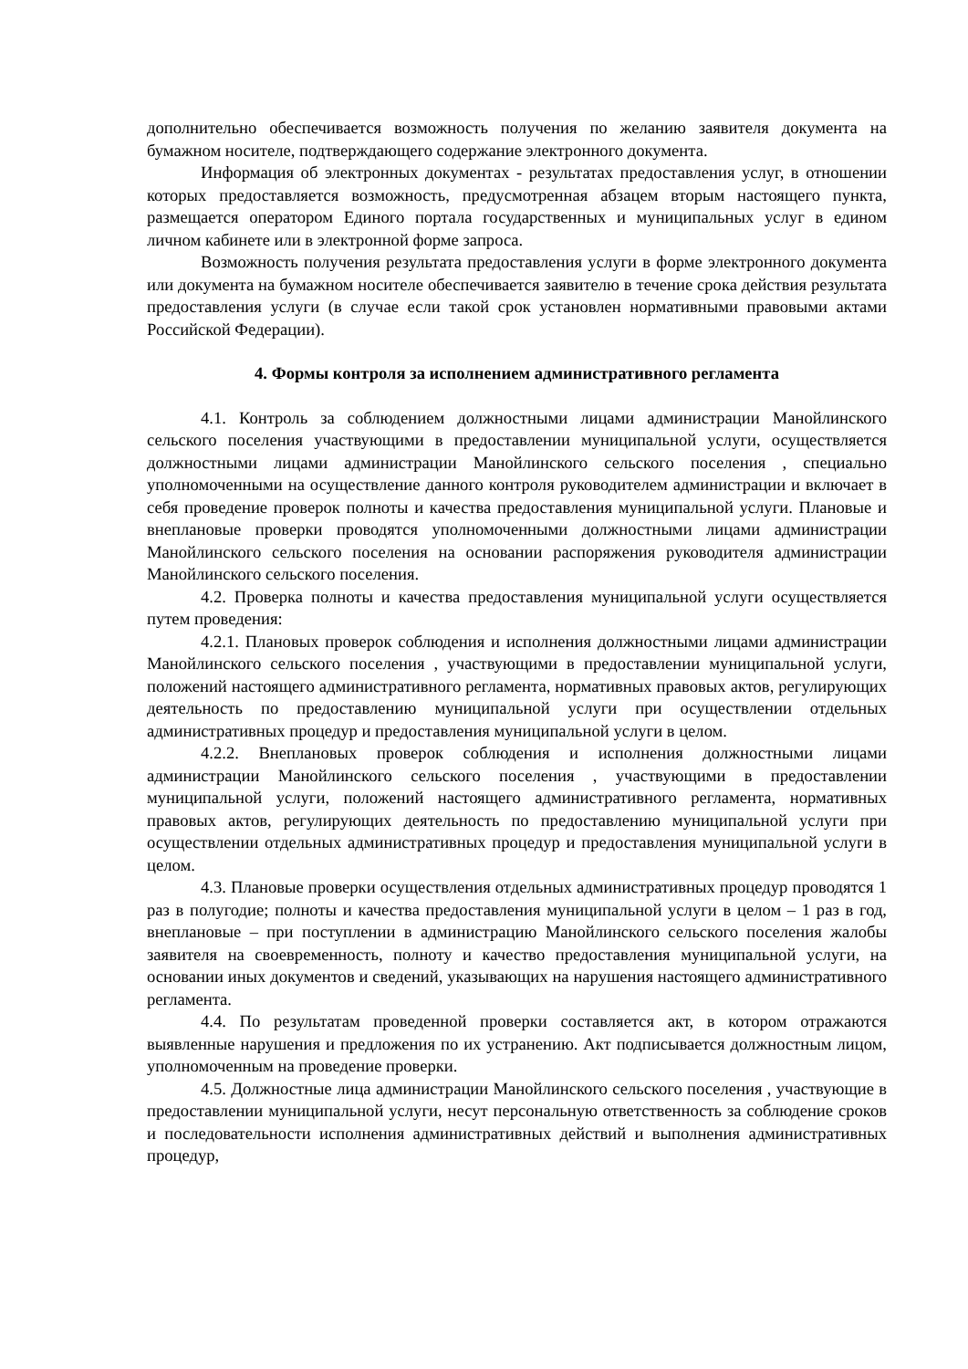дополнительно обеспечивается возможность получения по желанию заявителя документа на бумажном носителе, подтверждающего содержание электронного документа.
Информация об электронных документах - результатах предоставления услуг, в отношении которых предоставляется возможность, предусмотренная абзацем вторым настоящего пункта, размещается оператором Единого портала государственных и муниципальных услуг в едином личном кабинете или в электронной форме запроса.
Возможность получения результата предоставления услуги в форме электронного документа или документа на бумажном носителе обеспечивается заявителю в течение срока действия результата предоставления услуги (в случае если такой срок установлен нормативными правовыми актами Российской Федерации).
4. Формы контроля за исполнением административного регламента
4.1. Контроль за соблюдением должностными лицами администрации Манойлинского сельского поселения участвующими в предоставлении муниципальной услуги, осуществляется должностными лицами администрации Манойлинского сельского поселения , специально уполномоченными на осуществление данного контроля руководителем администрации и включает в себя проведение проверок полноты и качества предоставления муниципальной услуги. Плановые и внеплановые проверки проводятся уполномоченными должностными лицами администрации Манойлинского сельского поселения на основании распоряжения руководителя администрации Манойлинского сельского поселения.
4.2. Проверка полноты и качества предоставления муниципальной услуги осуществляется путем проведения:
4.2.1. Плановых проверок соблюдения и исполнения должностными лицами администрации Манойлинского сельского поселения , участвующими в предоставлении муниципальной услуги, положений настоящего административного регламента, нормативных правовых актов, регулирующих деятельность по предоставлению муниципальной услуги при осуществлении отдельных административных процедур и предоставления муниципальной услуги в целом.
4.2.2. Внеплановых проверок соблюдения и исполнения должностными лицами администрации Манойлинского сельского поселения , участвующими в предоставлении муниципальной услуги, положений настоящего административного регламента, нормативных правовых актов, регулирующих деятельность по предоставлению муниципальной услуги при осуществлении отдельных административных процедур и предоставления муниципальной услуги в целом.
4.3. Плановые проверки осуществления отдельных административных процедур проводятся 1 раз в полугодие; полноты и качества предоставления муниципальной услуги в целом – 1 раз в год, внеплановые – при поступлении в администрацию Манойлинского сельского поселения жалобы заявителя на своевременность, полноту и качество предоставления муниципальной услуги, на основании иных документов и сведений, указывающих на нарушения настоящего административного регламента.
4.4. По результатам проведенной проверки составляется акт, в котором отражаются выявленные нарушения и предложения по их устранению. Акт подписывается должностным лицом, уполномоченным на проведение проверки.
4.5. Должностные лица администрации Манойлинского сельского поселения , участвующие в предоставлении муниципальной услуги, несут персональную ответственность за соблюдение сроков и последовательности исполнения административных действий и выполнения административных процедур,